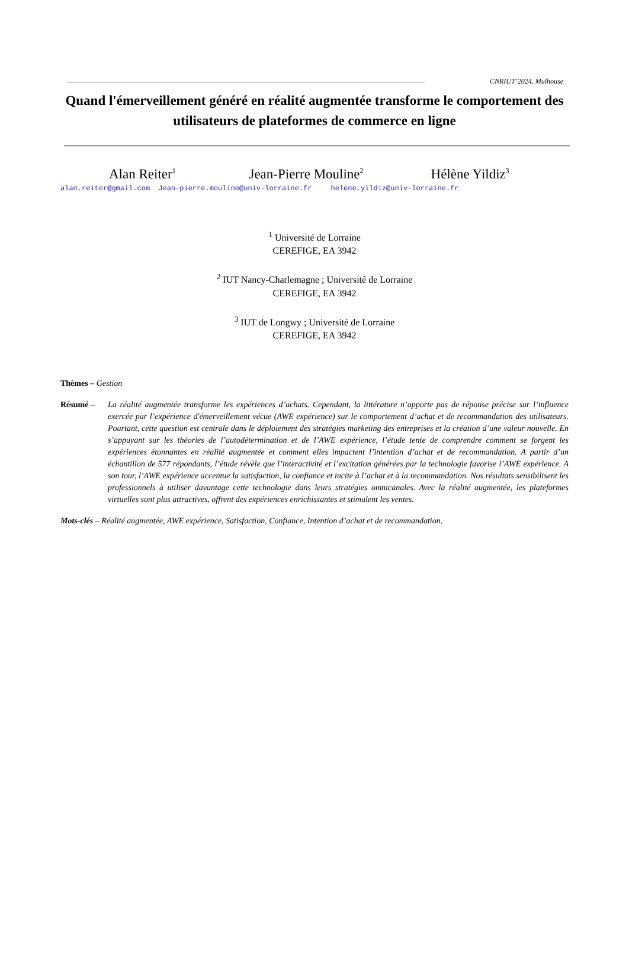CNRIUT’2024, Mulhouse
Quand l'émerveillement généré en réalité augmentée transforme le comportement des utilisateurs de plateformes de commerce en ligne
Alan Reiter<sup>1</sup>
Jean-Pierre Mouline<sup>2</sup>
Hélène Yildiz<sup>3</sup>
alan.reiter@gmail.com Jean-pierre.mouline@univ-lorraine.fr helene.yildiz@univ-lorraine.fr
<sup>1</sup> Université de Lorraine
CEREFIGE, EA 3942
<sup>2</sup> IUT Nancy-Charlemagne ; Université de Lorraine
CEREFIGE, EA 3942
<sup>3</sup> IUT de Longwy ; Université de Lorraine
CEREFIGE, EA 3942
Thèmes – Gestion
Résumé – La réalité augmentée transforme les expériences d’achats. Cependant, la littérature n’apporte pas de réponse précise sur l’influence exercée par l’expérience d'émerveillement vécue (AWE expérience) sur le comportement d’achat et de recommandation des utilisateurs. Pourtant, cette question est centrale dans le déploiement des stratégies marketing des entreprises et la création d’une valeur nouvelle. En s’appuyant sur les théories de l’autodétermination et de l’AWE expérience, l’étude tente de comprendre comment se forgent les expériences étonnantes en réalité augmentée et comment elles impactent l’intention d’achat et de recommandation. A partir d’un échantillon de 577 répondants, l’étude révèle que l’interactivité et l’excitation générées par la technologie favorise l’AWE expérience. A son tour, l’AWE expérience accentue la satisfaction, la confiance et incite à l’achat et à la recommandation. Nos résultats sensibilisent les professionnels à utiliser davantage cette technologie dans leurs stratégies omnicanales. Avec la réalité augmentée, les plateformes virtuelles sont plus attractives, offrent des expériences enrichissantes et stimulent les ventes.
Mots-clés – Réalité augmentée, AWE expérience, Satisfaction, Confiance, Intention d’achat et de recommandation.